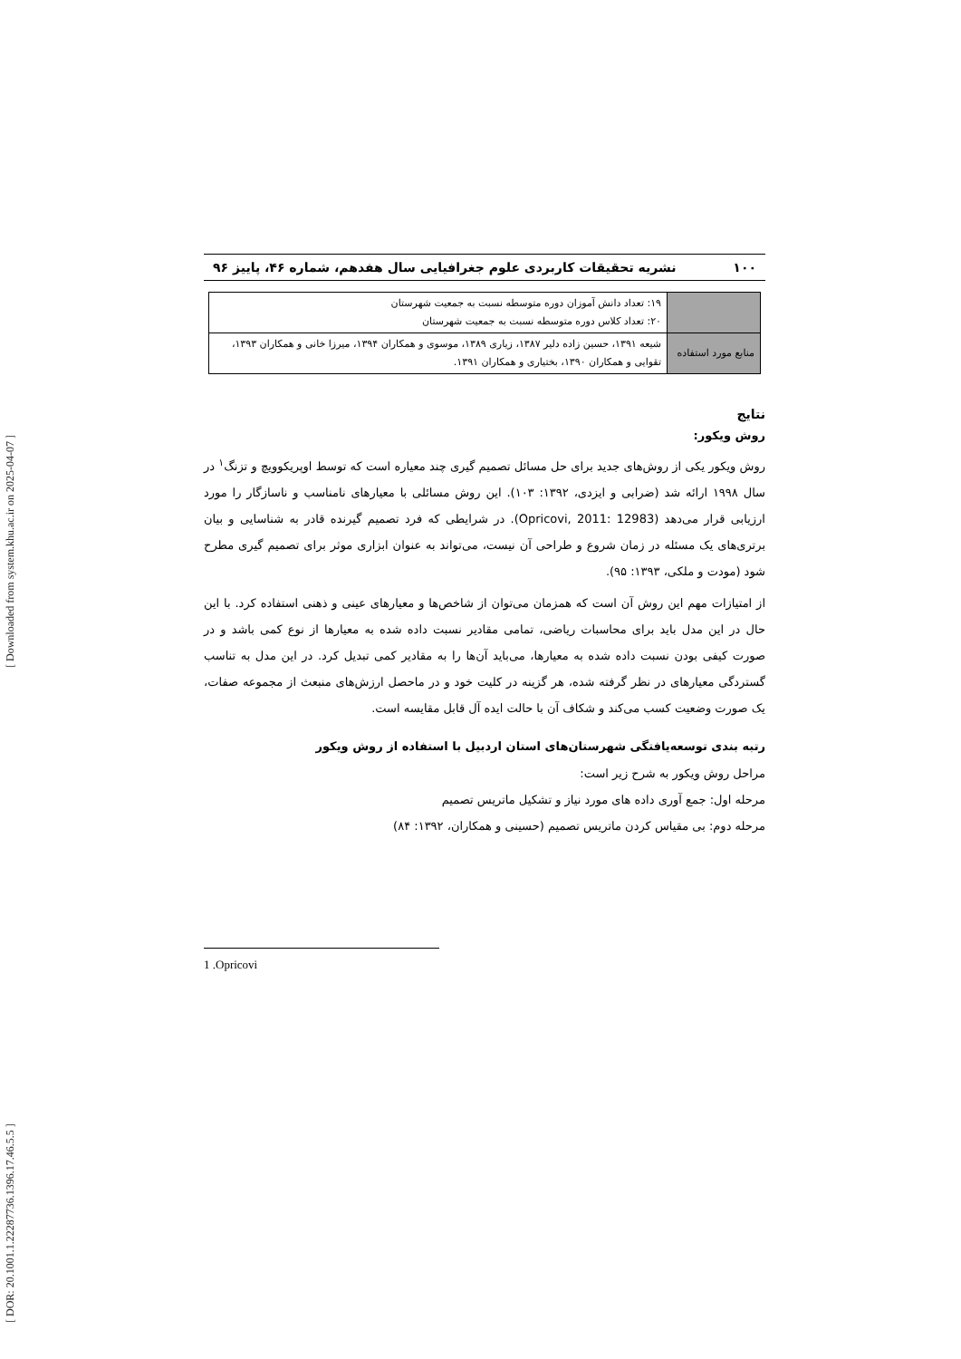[ DOR: 20.1001.1.22287736.1396.17.46.5.5 ] [ Downloaded from system.khu.ac.ir on 2025-04-07 ]
۱۰۰ نشریه تحقیقات کاربردی علوم جغرافیایی سال هفدهم، شماره ۴۶، پاییز ۹۶
| | ۱۹: تعداد دانش آموزان دوره متوسطه نسبت به جمعیت شهرستان ۲۰: تعداد کلاس دوره متوسطه نسبت به جمعیت شهرستان |
| منابع مورد استفاده | شیعه ۱۳۹۱، حسین زاده دلیر ۱۳۸۷، زیاری ۱۳۸۹، موسوی و همکاران ۱۳۹۴، میرزا خانی و همکاران ۱۳۹۳، تقوایی و همکاران ۱۳۹۰، بختیاری و همکاران ۱۳۹۱. |
نتایج
روش ویکور:
روش ویکور یکی از روش‌های جدید برای حل مسائل تصمیم گیری چند معیاره است که توسط اوپریکوویچ و تزنگ<sup>۱</sup> در سال ۱۹۹۸ ارائه شد (ضرابی و ایزدی، ۱۳۹۲: ۱۰۳). این روش مسائلی با معیارهای نامناسب و ناسازگار را مورد ارزیابی قرار می‌دهد (Opricovi, 2011: 12983). در شرایطی که فرد تصمیم گیرنده قادر به شناسایی و بیان برتری‌های یک مسئله در زمان شروع و طراحی آن نیست، می‌تواند به عنوان ابزاری موثر برای تصمیم گیری مطرح شود (مودت و ملکی، ۱۳۹۳: ۹۵).
از امتیازات مهم این روش آن است که همزمان می‌توان از شاخص‌ها و معیارهای عینی و ذهنی استفاده کرد. با این حال در این مدل باید برای محاسبات ریاضی، تمامی مقادیر نسبت داده شده به معیارها از نوع کمی باشد و در صورت کیفی بودن نسبت داده شده به معیارها، می‌باید آن‌ها را به مقادیر کمی تبدیل کرد. در این مدل به تناسب گستردگی معیارهای در نظر گرفته شده، هر گزینه در کلیت خود و در ماحصل ارزش‌های منبعث از مجموعه صفات، یک صورت وضعیت کسب می‌کند و شکاف آن با حالت ایده آل قابل مقایسه است.
رتبه بندی توسعه‌یافتگی شهرستان‌های استان اردبیل با استفاده از روش ویکور
مراحل روش ویکور به شرح زیر است:
مرحله اول: جمع آوری داده های مورد نیاز و تشکیل ماتریس تصمیم
مرحله دوم: بی مقیاس کردن ماتریس تصمیم (حسینی و همکاران، ۱۳۹۲: ۸۴)
1 .Opricovi